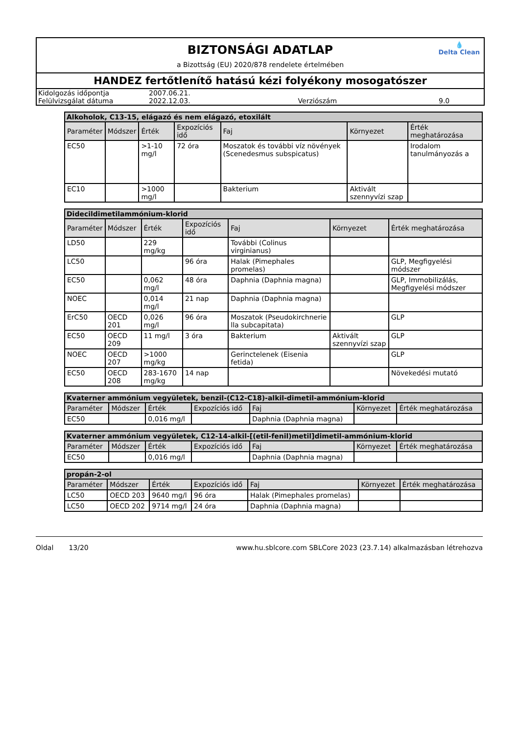BIZTONSÁGI ADATLAP
a Bizottság (EU) 2020/878 rendelete értelmében
💧
Delta Clean
HANDEZ fertőtlenítő hatású kézi folyékony mosogatószer
| Kidolgozás időpontja | 2007.06.21. | | |
| Felülvizsgálat dátuma | 2022.12.03. | Verziószám | 9.0 |
| Alkoholok, C13-15, elágazó és nem elágazó, etoxilált | | | | | | |
| --- | --- | --- | --- | --- | --- | --- |
| Paraméter | Módszer | Érték | Expozíciós idő | Faj | Környezet | Érték meghatározása |
| EC50 | | >1-10 mg/l | 72 óra | Moszatok és további víz növények (Scenedesmus subspicatus) | | Irodalom tanulmányozás a |
| EC10 | | >1000 mg/l | | Bakterium | Aktivált szennyvízi szap | |
| Didecildimetilammónium-klorid | | | | | | |
| --- | --- | --- | --- | --- | --- | --- |
| Paraméter | Módszer | Érték | Expozíciós idő | Faj | Környezet | Érték meghatározása |
| LD50 | | 229 mg/kg | | További (Colinus virginianus) | | |
| LC50 | | | 96 óra | Halak (Pimephales promelas) | | GLP, Megfigyelési módszer |
| EC50 | | 0,062 mg/l | 48 óra | Daphnia (Daphnia magna) | | GLP, Immobilizálás, Megfigyelési módszer |
| NOEC | | 0,014 mg/l | 21 nap | Daphnia (Daphnia magna) | | |
| ErC50 | OECD 201 | 0,026 mg/l | 96 óra | Moszatok (Pseudokirchnerie lla subcapitata) | | GLP |
| EC50 | OECD 209 | 11 mg/l | 3 óra | Bakterium | Aktivált szennyvízi szap | GLP |
| NOEC | OECD 207 | >1000 mg/kg | | Gerinctelenek (Eisenia fetida) | | GLP |
| EC50 | OECD 208 | 283-1670 mg/kg | 14 nap | | | Növekedési mutató |
| Kvaterner ammónium vegyületek, benzil-(C12-C18)-alkil-dimetil-ammónium-klorid | | | | | | |
| --- | --- | --- | --- | --- | --- | --- |
| Paraméter | Módszer | Érték | Expozíciós idő | Faj | Környezet | Érték meghatározása |
| EC50 | | 0,016 mg/l | | Daphnia (Daphnia magna) | | |
| Kvaterner ammónium vegyületek, C12-14-alkil-[(etil-fenil)metil]dimetil-ammónium-klorid | | | | | | |
| --- | --- | --- | --- | --- | --- | --- |
| Paraméter | Módszer | Érték | Expozíciós idő | Faj | Környezet | Érték meghatározása |
| EC50 | | 0,016 mg/l | | Daphnia (Daphnia magna) | | |
| propán-2-ol | | | | | | |
| --- | --- | --- | --- | --- | --- | --- |
| Paraméter | Módszer | Érték | Expozíciós idő | Faj | Környezet | Érték meghatározása |
| LC50 | OECD 203 | 9640 mg/l | 96 óra | Halak (Pimephales promelas) | | |
| LC50 | OECD 202 | 9714 mg/l | 24 óra | Daphnia (Daphnia magna) | | |
Oldal 13/20 www.hu.sblcore.com SBLCore 2023 (23.7.14) alkalmazásban létrehozva